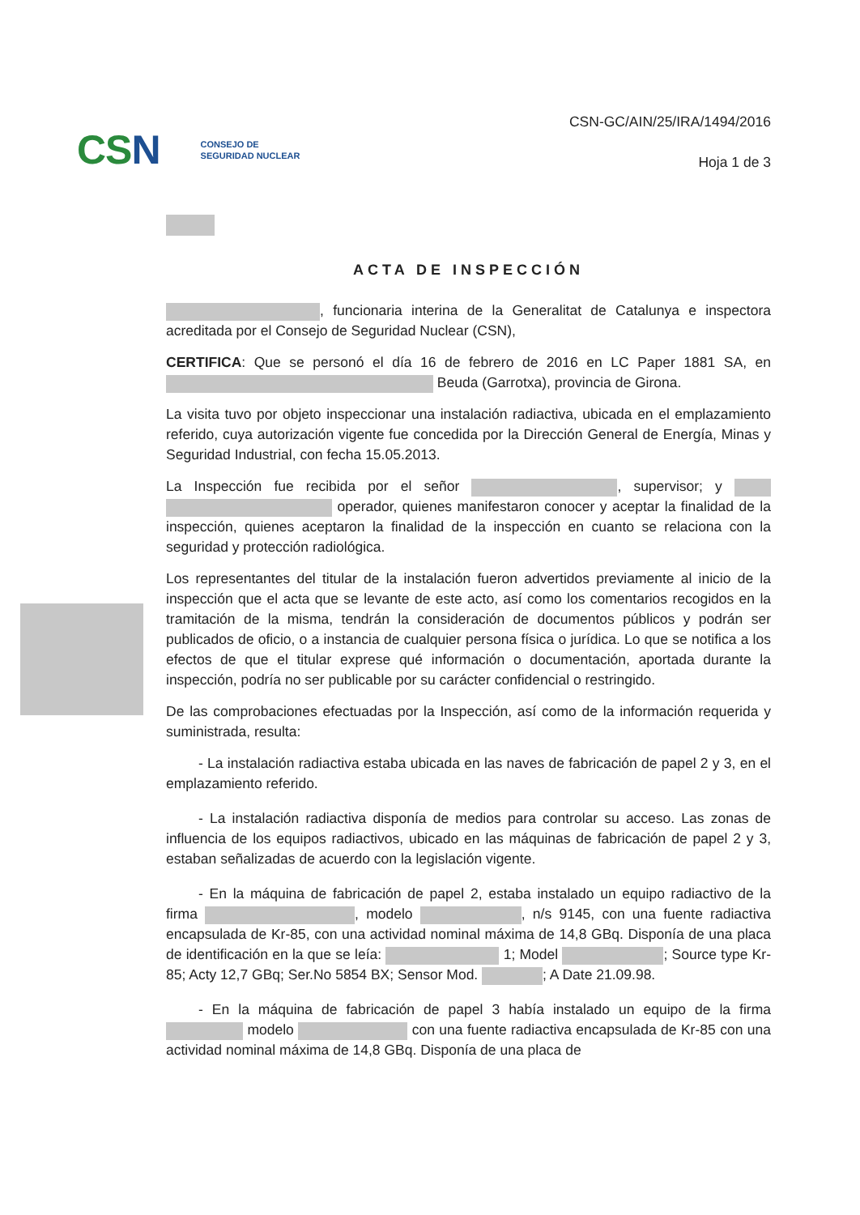CSN
CONSEJO DE
SEGURIDAD NUCLEAR
CSN-GC/AIN/25/IRA/1494/2016
Hoja 1 de 3
ACTA DE INSPECCIÓN
, funcionaria interina de la Generalitat de Catalunya e inspectora acreditada por el Consejo de Seguridad Nuclear (CSN),
CERTIFICA: Que se personó el día 16 de febrero de 2016 en LC Paper 1881 SA, en Beuda (Garrotxa), provincia de Girona.
La visita tuvo por objeto inspeccionar una instalación radiactiva, ubicada en el emplazamiento referido, cuya autorización vigente fue concedida por la Dirección General de Energía, Minas y Seguridad Industrial, con fecha 15.05.2013.
La Inspección fue recibida por el señor , supervisor; y operador, quienes manifestaron conocer y aceptar la finalidad de la inspección, quienes aceptaron la finalidad de la inspección en cuanto se relaciona con la seguridad y protección radiológica.
Los representantes del titular de la instalación fueron advertidos previamente al inicio de la inspección que el acta que se levante de este acto, así como los comentarios recogidos en la tramitación de la misma, tendrán la consideración de documentos públicos y podrán ser publicados de oficio, o a instancia de cualquier persona física o jurídica. Lo que se notifica a los efectos de que el titular exprese qué información o documentación, aportada durante la inspección, podría no ser publicable por su carácter confidencial o restringido.
De las comprobaciones efectuadas por la Inspección, así como de la información requerida y suministrada, resulta:
- La instalación radiactiva estaba ubicada en las naves de fabricación de papel 2 y 3, en el emplazamiento referido.
- La instalación radiactiva disponía de medios para controlar su acceso. Las zonas de influencia de los equipos radiactivos, ubicado en las máquinas de fabricación de papel 2 y 3, estaban señalizadas de acuerdo con la legislación vigente.
- En la máquina de fabricación de papel 2, estaba instalado un equipo radiactivo de la firma , modelo , n/s 9145, con una fuente radiactiva encapsulada de Kr-85, con una actividad nominal máxima de 14,8 GBq. Disponía de una placa de identificación en la que se leía: 1; Model ; Source type Kr-85; Acty 12,7 GBq; Ser.No 5854 BX; Sensor Mod. ; A Date 21.09.98.
- En la máquina de fabricación de papel 3 había instalado un equipo de la firma modelo con una fuente radiactiva encapsulada de Kr-85 con una actividad nominal máxima de 14,8 GBq. Disponía de una placa de